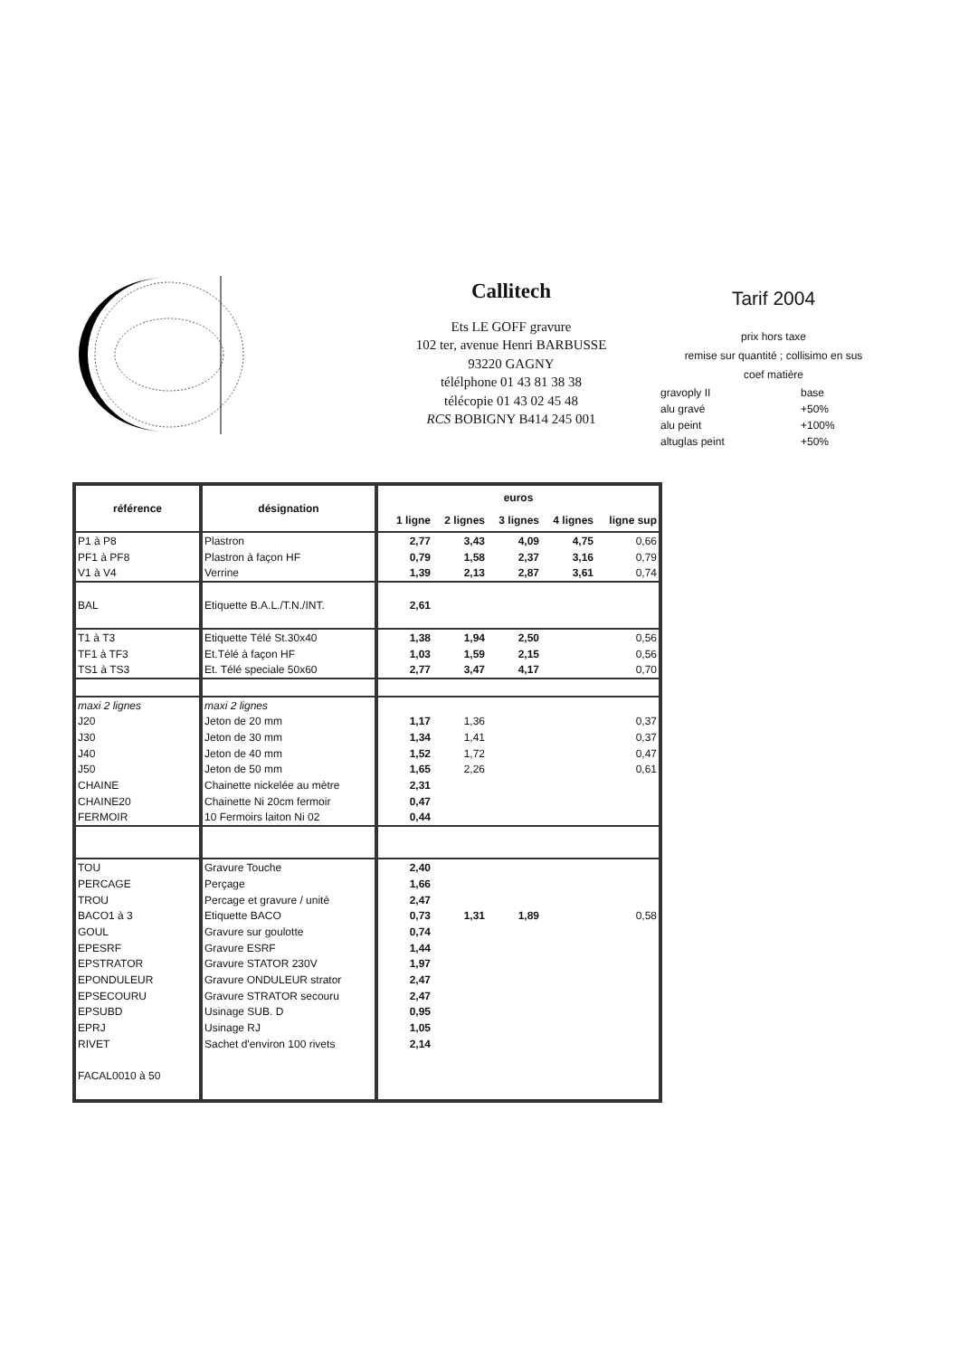Callitech
Ets LE GOFF gravure
102 ter, avenue Henri BARBUSSE
93220 GAGNY
télélphone 01 43 81 38 38
télécopie 01 43 02 45 48
RCS BOBIGNY B414 245 001
Tarif 2004
prix hors taxe
remise sur quantité ; collisimo en sus
coef matière
| gravoply II | base |
| alu gravé | +50% |
| alu peint | +100% |
| altuglas peint | +50% |
| référence | désignation | euros | | | | |
| --- | --- | --- | --- | --- | --- | --- |
| | | 1 ligne | 2 lignes | 3 lignes | 4 lignes | ligne sup |
| P1 à P8 | Plastron | 2,77 | 3,43 | 4,09 | 4,75 | 0,66 |
| PF1 à PF8 | Plastron à façon HF | 0,79 | 1,58 | 2,37 | 3,16 | 0,79 |
| V1 à V4 | Verrine | 1,39 | 2,13 | 2,87 | 3,61 | 0,74 |
| BAL | Etiquette B.A.L./T.N./INT. | 2,61 | | | | |
| T1 à T3 | Etiquette Télé St.30x40 | 1,38 | 1,94 | 2,50 | | 0,56 |
| TF1 à TF3 | Et.Télé à façon HF | 1,03 | 1,59 | 2,15 | | 0,56 |
| TS1 à TS3 | Et. Télé speciale 50x60 | 2,77 | 3,47 | 4,17 | | 0,70 |
| maxi 2 lignes | maxi 2 lignes | | | | | |
| J20 | Jeton de 20 mm | 1,17 | 1,36 | | | 0,37 |
| J30 | Jeton de 30 mm | 1,34 | 1,41 | | | 0,37 |
| J40 | Jeton de 40 mm | 1,52 | 1,72 | | | 0,47 |
| J50 | Jeton de 50 mm | 1,65 | 2,26 | | | 0,61 |
| CHAINE | Chainette nickelée au mètre | 2,31 | | | | |
| CHAINE20 | Chainette Ni 20cm fermoir | 0,47 | | | | |
| FERMOIR | 10 Fermoirs laiton Ni 02 | 0,44 | | | | |
| TOU | Gravure Touche | 2,40 | | | | |
| PERCAGE | Perçage | 1,66 | | | | |
| TROU | Percage et gravure / unité | 2,47 | | | | |
| BACO1 à 3 | Etiquette BACO | 0,73 | 1,31 | 1,89 | | 0,58 |
| GOUL | Gravure sur goulotte | 0,74 | | | | |
| EPESRF | Gravure ESRF | 1,44 | | | | |
| EPSTRATOR | Gravure STATOR 230V | 1,97 | | | | |
| EPONDULEUR | Gravure ONDULEUR strator | 2,47 | | | | |
| EPSECOURU | Gravure STRATOR secouru | 2,47 | | | | |
| EPSUBD | Usinage SUB. D | 0,95 | | | | |
| EPRJ | Usinage RJ | 1,05 | | | | |
| RIVET | Sachet d'environ 100 rivets | 2,14 | | | | |
| FACAL0010 à 50 | | | | | | |